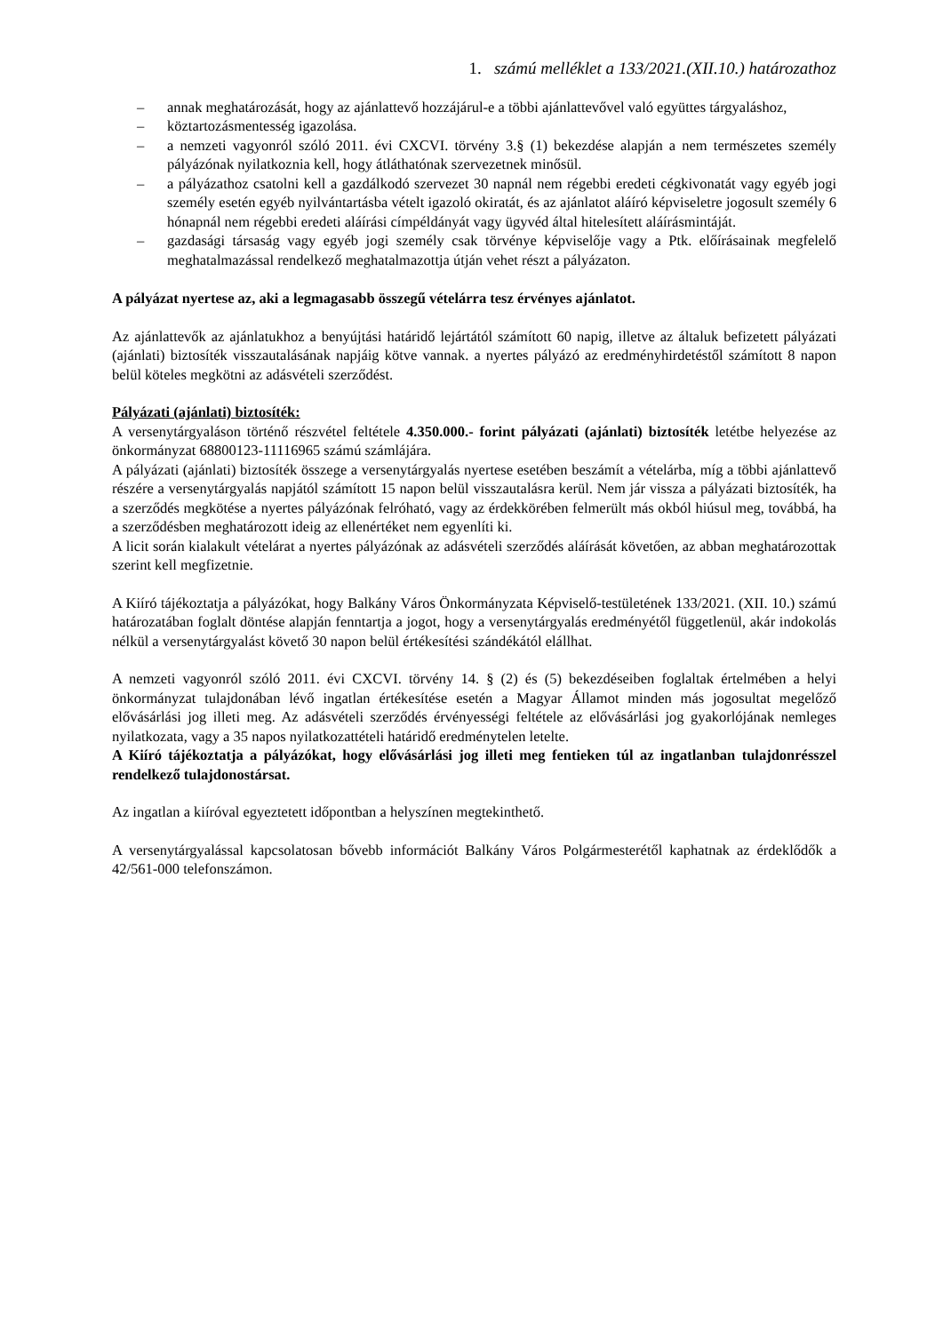1. számú melléklet a 133/2021.(XII.10.) határozathoz
– annak meghatározását, hogy az ajánlattevő hozzájárul-e a többi ajánlattevővel való együttes tárgyaláshoz,
– köztartozásmentesség igazolása.
– a nemzeti vagyonról szóló 2011. évi CXCVI. törvény 3.§ (1) bekezdése alapján a nem természetes személy pályázónak nyilatkoznia kell, hogy átláthatónak szervezetnek minősül.
– a pályázathoz csatolni kell a gazdálkodó szervezet 30 napnál nem régebbi eredeti cégkivonatát vagy egyéb jogi személy esetén egyéb nyilvántartásba vételt igazoló okiratát, és az ajánlatot aláíró képviseletre jogosult személy 6 hónapnál nem régebbi eredeti aláírási címpéldányát vagy ügyvéd által hitelesített aláírásmintáját.
– gazdasági társaság vagy egyéb jogi személy csak törvénye képviselője vagy a Ptk. előírásainak megfelelő meghatalmazással rendelkező meghatalmazottja útján vehet részt a pályázaton.
A pályázat nyertese az, aki a legmagasabb összegű vételárra tesz érvényes ajánlatot.
Az ajánlattevők az ajánlatukhoz a benyújtási határidő lejártától számított 60 napig, illetve az általuk befizetett pályázati (ajánlati) biztosíték visszautalásának napjáig kötve vannak. a nyertes pályázó az eredményhirdetéstől számított 8 napon belül köteles megkötni az adásvételi szerződést.
Pályázati (ajánlati) biztosíték:
A versenytárgyaláson történő részvétel feltétele 4.350.000.- forint pályázati (ajánlati) biztosíték letétbe helyezése az önkormányzat 68800123-11116965 számú számlájára.
A pályázati (ajánlati) biztosíték összege a versenytárgyalás nyertese esetében beszámít a vételárba, míg a többi ajánlattevő részére a versenytárgyalás napjától számított 15 napon belül visszautalásra kerül. Nem jár vissza a pályázati biztosíték, ha a szerződés megkötése a nyertes pályázónak felróható, vagy az érdekkörében felmerült más okból hiúsul meg, továbbá, ha a szerződésben meghatározott ideig az ellenértéket nem egyenlíti ki.
A licit során kialakult vételárat a nyertes pályázónak az adásvételi szerződés aláírását követően, az abban meghatározottak szerint kell megfizetnie.
A Kiíró tájékoztatja a pályázókat, hogy Balkány Város Önkormányzata Képviselő-testületének 133/2021. (XII. 10.) számú határozatában foglalt döntése alapján fenntartja a jogot, hogy a versenytárgyalás eredményétől függetlenül, akár indokolás nélkül a versenytárgyalást követő 30 napon belül értékesítési szándékától elállhat.
A nemzeti vagyonról szóló 2011. évi CXCVI. törvény 14. § (2) és (5) bekezdéseiben foglaltak értelmében a helyi önkormányzat tulajdonában lévő ingatlan értékesítése esetén a Magyar Államot minden más jogosultat megelőző elővásárlási jog illeti meg. Az adásvételi szerződés érvényességi feltétele az elővásárlási jog gyakorlójának nemleges nyilatkozata, vagy a 35 napos nyilatkozattételi határidő eredménytelen letelte.
A Kiíró tájékoztatja a pályázókat, hogy elővásárlási jog illeti meg fentieken túl az ingatlanban tulajdonrésszel rendelkező tulajdonostársat.
Az ingatlan a kiíróval egyeztetett időpontban a helyszínen megtekinthető.
A versenytárgyalással kapcsolatosan bővebb információt Balkány Város Polgármesterétől kaphatnak az érdeklődők a 42/561-000 telefonszámon.